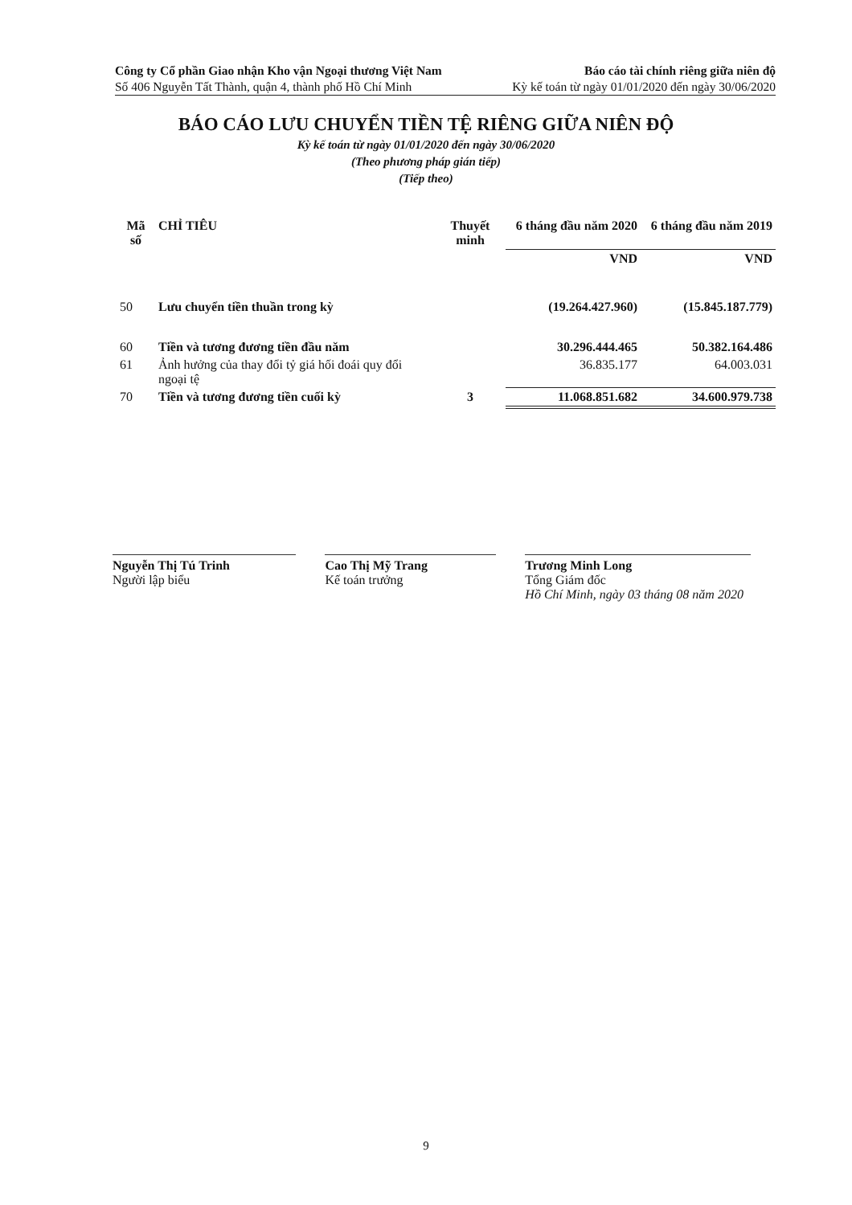Công ty Cổ phần Giao nhận Kho vận Ngoại thương Việt Nam Báo cáo tài chính riêng giữa niên độ
Số 406 Nguyễn Tất Thành, quận 4, thành phố Hồ Chí Minh Kỳ kế toán từ ngày 01/01/2020 đến ngày 30/06/2020
BÁO CÁO LƯU CHUYỂN TIỀN TỆ RIÊNG GIỮA NIÊN ĐỘ
Kỳ kế toán từ ngày 01/01/2020 đến ngày 30/06/2020
(Theo phương pháp gián tiếp)
(Tiếp theo)
| Mã số | CHỈ TIÊU | Thuyết minh | 6 tháng đầu năm 2020 | 6 tháng đầu năm 2019 |
| --- | --- | --- | --- | --- |
| | | | VND | VND |
| 50 | Lưu chuyển tiền thuần trong kỳ | | (19.264.427.960) | (15.845.187.779) |
| 60 | Tiền và tương đương tiền đầu năm | | 30.296.444.465 | 50.382.164.486 |
| 61 | Ảnh hưởng của thay đổi tỷ giá hối đoái quy đổi ngoại tệ | | 36.835.177 | 64.003.031 |
| 70 | Tiền và tương đương tiền cuối kỳ | 3 | 11.068.851.682 | 34.600.979.738 |
Nguyễn Thị Tú Trinh
Người lập biểu
Cao Thị Mỹ Trang
Kế toán trưởng
Trương Minh Long
Tổng Giám đốc
Hồ Chí Minh, ngày 03 tháng 08 năm 2020
9